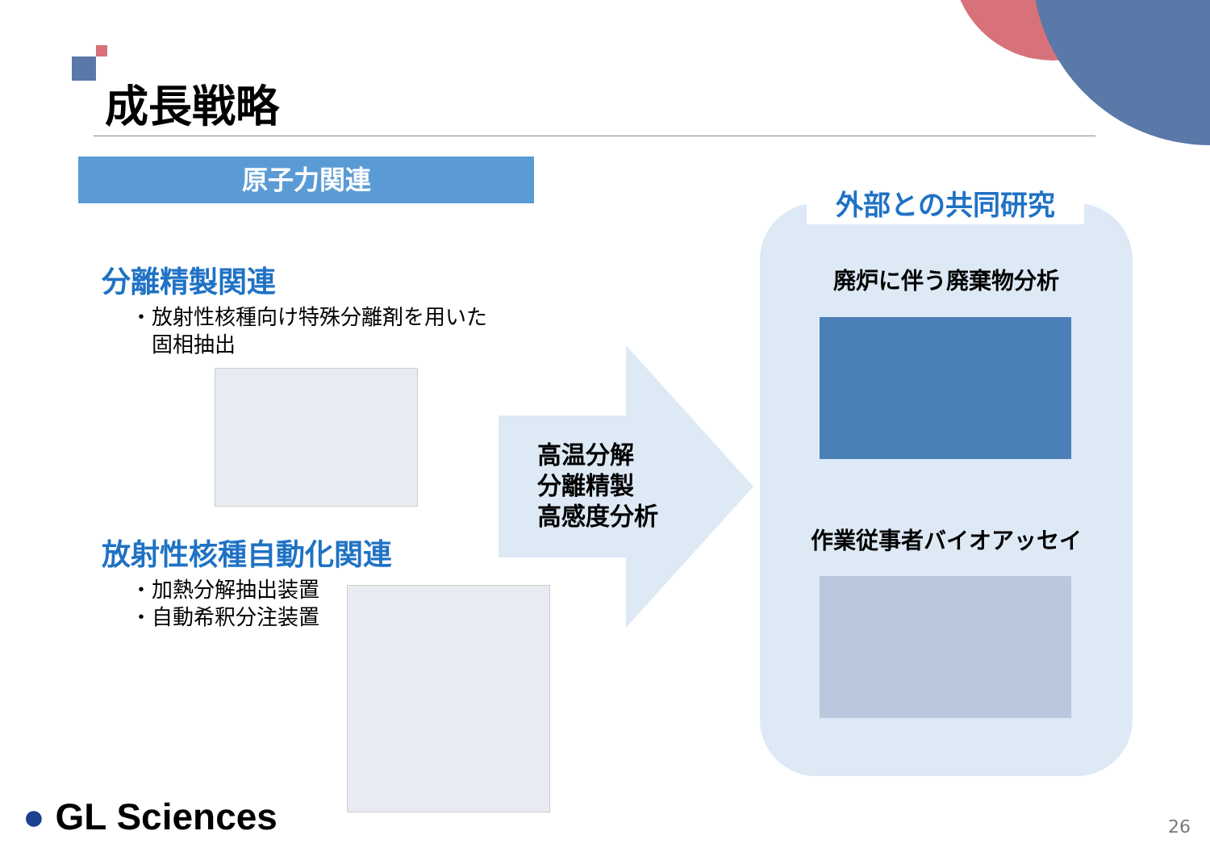成長戦略
原子力関連
分離精製関連
・放射性核種向け特殊分離剤を用いた
　固相抽出
放射性核種自動化関連
・加熱分解抽出装置
・自動希釈分注装置
高温分解
分離精製
高感度分析
外部との共同研究
廃炉に伴う廃棄物分析
作業従事者バイオアッセイ
● GL Sciences 26